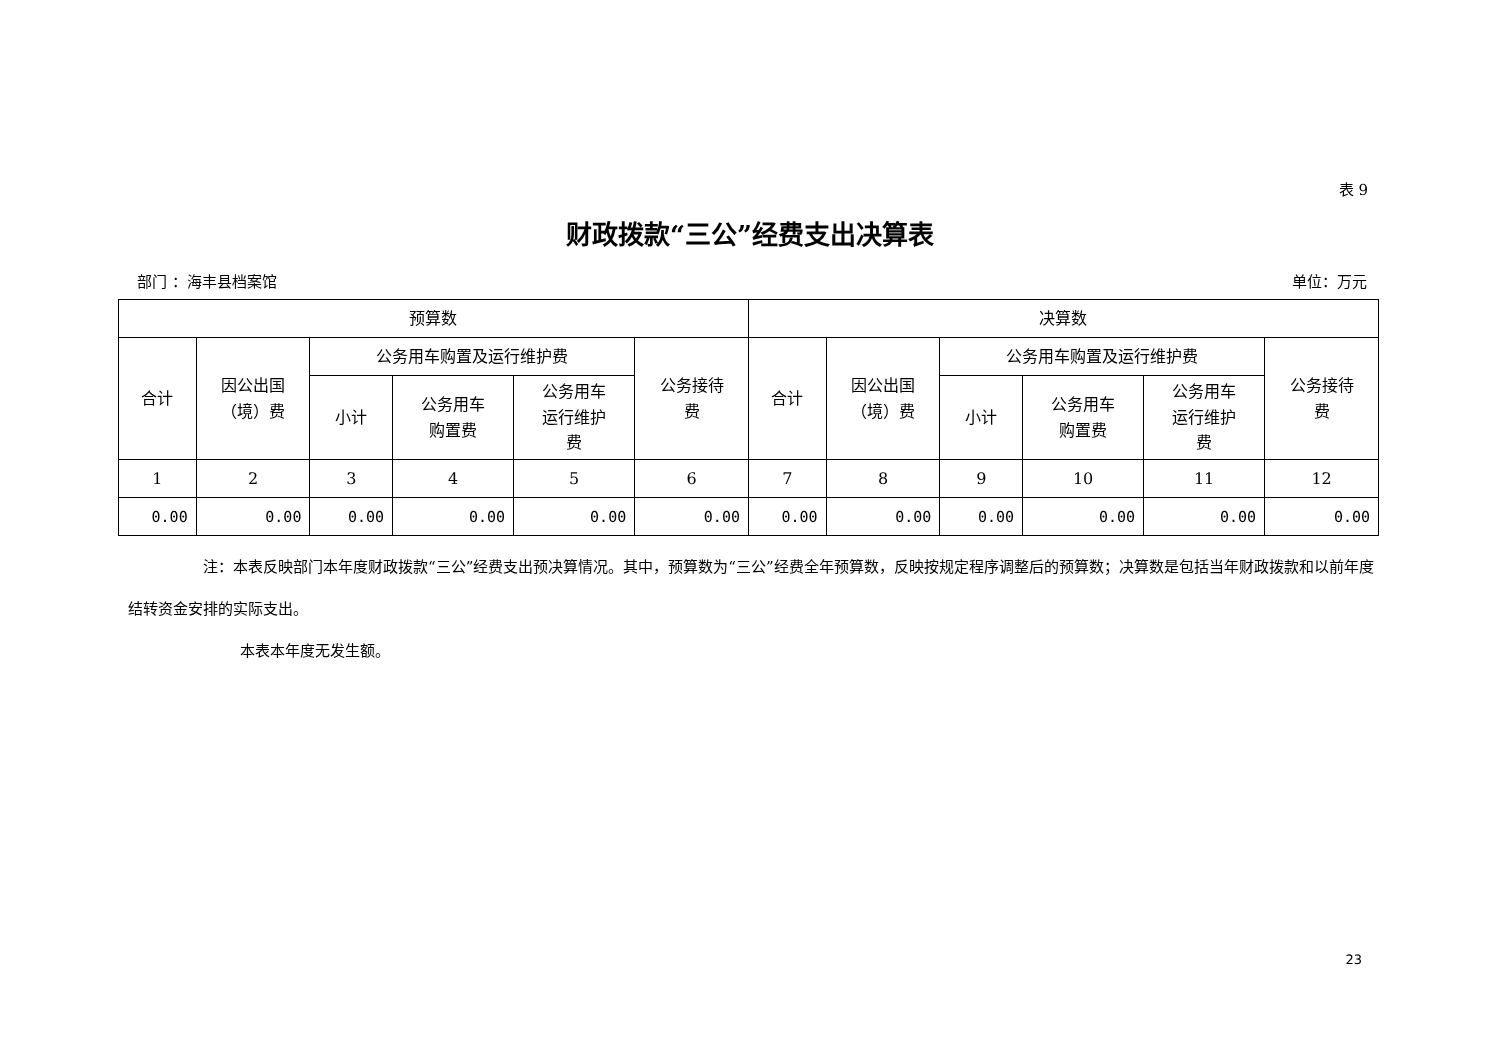表 9
财政拨款“三公”经费支出决算表
部门 ：海丰县档案馆 单位：万元
| 预算数 | | | | | | 决算数 | | | | | |
| --- | --- | --- | --- | --- | --- | --- | --- | --- | --- | --- | --- |
| 合计 | 因公出国 （境）费 | 公务用车购置及运行维护费 | | | 公务接待 费 | 合计 | 因公出国 （境）费 | 公务用车购置及运行维护费 | | | 公务接待 费 |
| | | 小计 | 公务用车 购置费 | 公务用车 运行维护 费 | | | | 小计 | 公务用车 购置费 | 公务用车 运行维护 费 | |
| 1 | 2 | 3 | 4 | 5 | 6 | 7 | 8 | 9 | 10 | 11 | 12 |
| 0.00 | 0.00 | 0.00 | 0.00 | 0.00 | 0.00 | 0.00 | 0.00 | 0.00 | 0.00 | 0.00 | 0.00 |
注：本表反映部门本年度财政拨款“三公”经费支出预决算情况。其中，预算数为“三公”经费全年预算数，反映按规定程序调整后的预算数；决算数是包括当年财政拨款和以前年度结转资金安排的实际支出。
本表本年度无发生额。
23